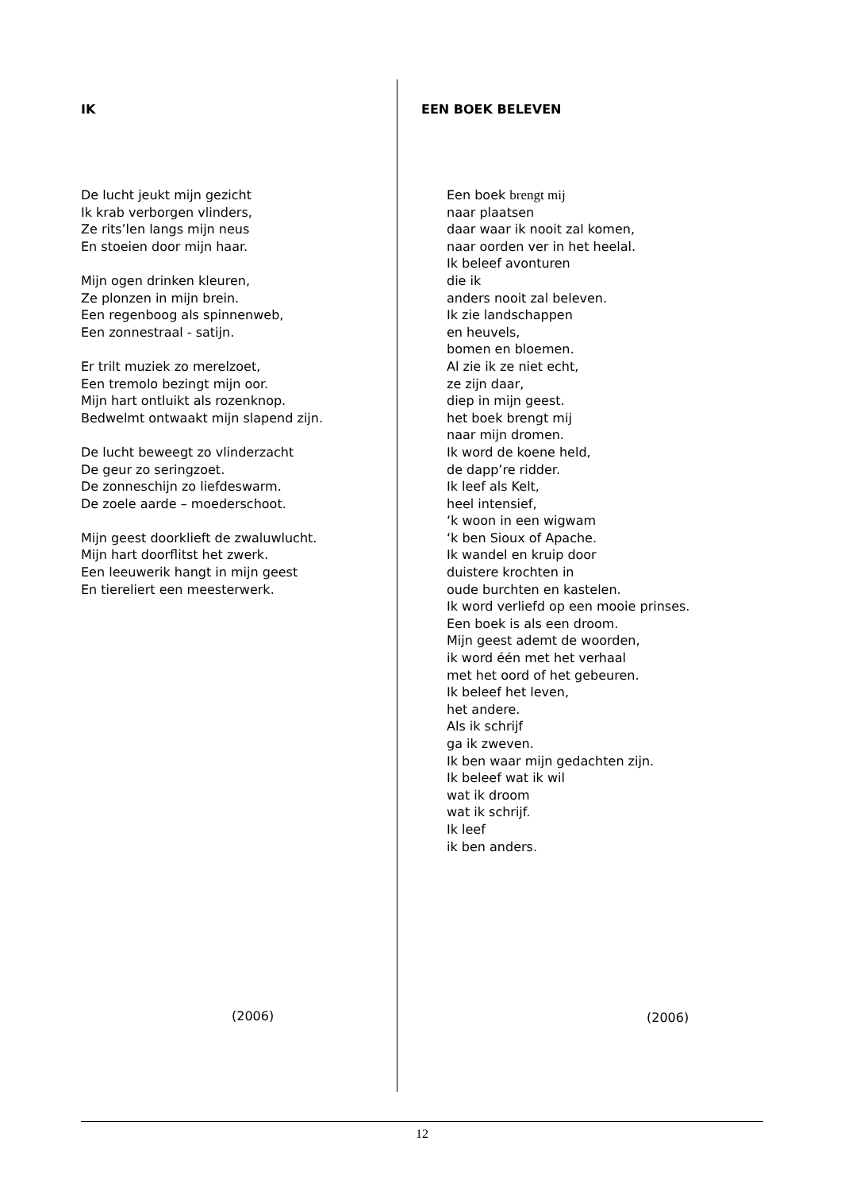IK
De lucht jeukt mijn gezicht
Ik krab verborgen vlinders,
Ze rits’len langs mijn neus
En stoeien door mijn haar.
Mijn ogen drinken kleuren,
Ze plonzen in mijn brein.
Een regenboog als spinnenweb,
Een zonnestraal - satijn.
Er trilt muziek zo merelzoet,
Een tremolo bezingt mijn oor.
Mijn hart ontluikt als rozenknop.
Bedwelmt ontwaakt mijn slapend zijn.
De lucht beweegt zo vlinderzacht
De geur zo seringzoet.
De zonneschijn zo liefdeswarm.
De zoele aarde – moederschoot.
Mijn geest doorklieft de zwaluwlucht.
Mijn hart doorflitst het zwerk.
Een leeuwerik hangt in mijn geest
En tiereliert een meesterwerk.
(2006)
EEN BOEK BELEVEN
Een boek brengt mij
naar plaatsen
daar waar ik nooit zal komen,
naar oorden ver in het heelal.
Ik beleef avonturen
die ik
anders nooit zal beleven.
Ik zie landschappen
en heuvels,
bomen en bloemen.
Al zie ik ze niet echt,
ze zijn daar,
diep in mijn geest.
het boek brengt mij
naar mijn dromen.
Ik word de koene held,
de dapp’re ridder.
Ik leef als Kelt,
heel intensief,
‘k woon in een wigwam
‘k ben Sioux of Apache.
Ik wandel en kruip door
duistere krochten in
oude burchten en kastelen.
Ik word verliefd op een mooie prinses.
Een boek is als een droom.
Mijn geest ademt de woorden,
ik word één met het verhaal
met het oord of het gebeuren.
Ik beleef het leven,
het andere.
Als ik schrijf
ga ik zweven.
Ik ben waar mijn gedachten zijn.
Ik beleef wat ik wil
wat ik droom
wat ik schrijf.
Ik leef
ik ben anders.
(2006)
12